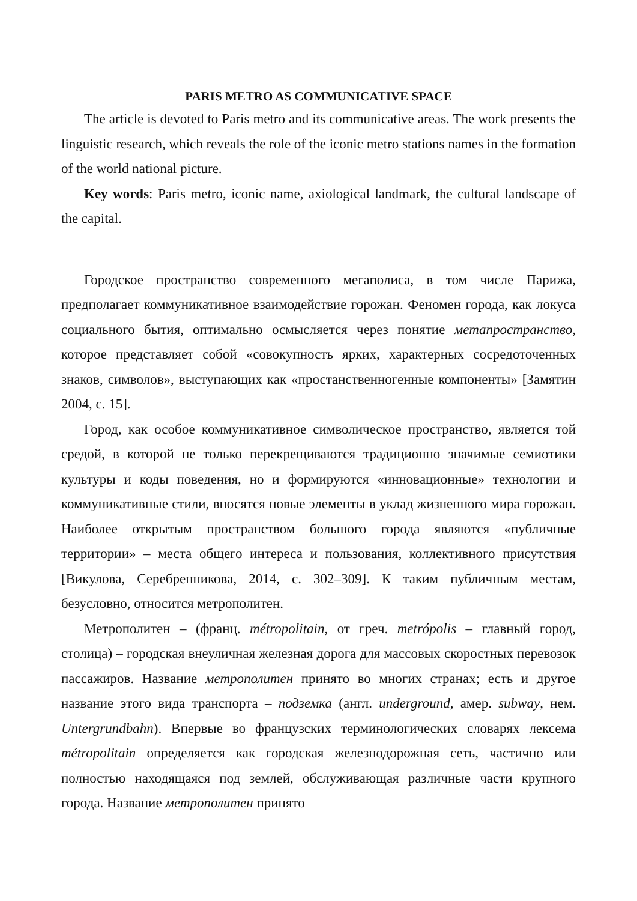PARIS METRO AS COMMUNICATIVE SPACE
The article is devoted to Paris metro and its communicative areas. The work presents the linguistic research, which reveals the role of the iconic metro stations names in the formation of the world national picture.
Key words: Paris metro, iconic name, axiological landmark, the cultural landscape of the capital.
Городское пространство современного мегаполиса, в том числе Парижа, предполагает коммуникативное взаимодействие горожан. Феномен города, как локуса социального бытия, оптимально осмысляется через понятие метапространство, которое представляет собой «совокупность ярких, характерных сосредоточенных знаков, символов», выступающих как «простанственногенные компоненты» [Замятин 2004, с. 15].
Город, как особое коммуникативное символическое пространство, является той средой, в которой не только перекрещиваются традиционно значимые семиотики культуры и коды поведения, но и формируются «инновационные» технологии и коммуникативные стили, вносятся новые элементы в уклад жизненного мира горожан. Наиболее открытым пространством большого города являются «публичные территории» – места общего интереса и пользования, коллективного присутствия [Викулова, Серебренникова, 2014, с. 302–309]. К таким публичным местам, безусловно, относится метрополитен.
Метрополитен – (франц. métropolitain, от греч. metrópolis – главный город, столица) – городская внеуличная железная дорога для массовых скоростных перевозок пассажиров. Название метрополитен принято во многих странах; есть и другое название этого вида транспорта – подземка (англ. underground, амер. subway, нем. Untergrundbahn). Впервые во французских терминологических словарях лексема métropolitain определяется как городская железнодорожная сеть, частично или полностью находящаяся под землей, обслуживающая различные части крупного города. Название метрополитен принято